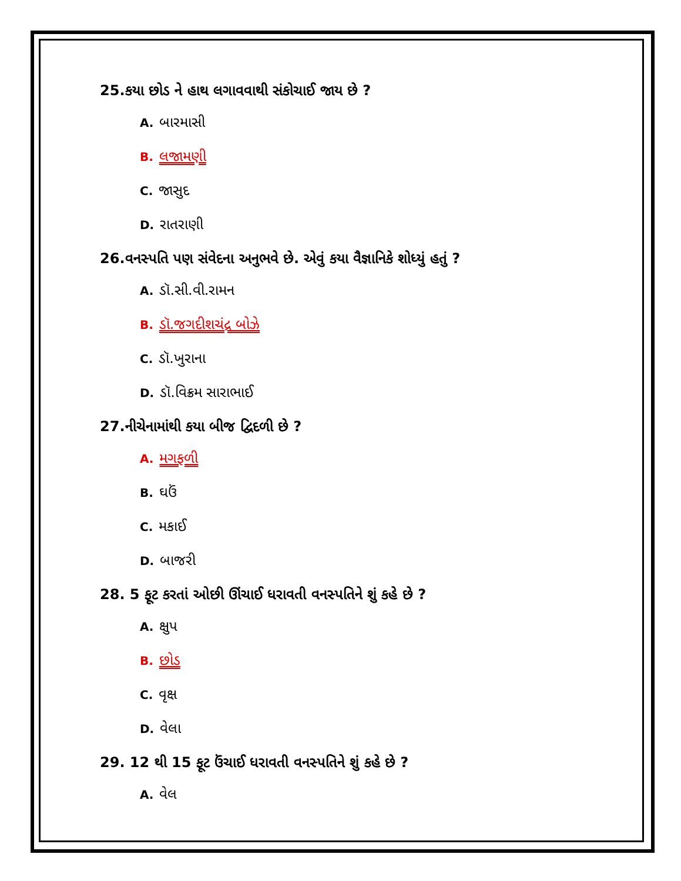25.કયા છોડ ને હાથ લગાવવાથી સંકોચાઈ જાય છે ?
A. બારમાસી
B. લજામણી
C. જાસુદ
D. રાતરાણી
26.વનસ્પતિ પણ સંવેદના અનુભવે છે. એવું કયા વૈજ્ઞાનિકે શોધ્યું હતું ?
A. ડૉ.સી.વી.રામન
B. ડૉ.જગદીશચંદ્ર બોઝે
C. ડૉ.ખુરાના
D. ડૉ.વિક્રમ સારાભાઈ
27.નીચેનામાંથી કયા બીજ દ્વિદળી છે ?
A. મગફળી
B. ઘઉં
C. મકાઈ
D. બાજરી
28. 5 ફૂટ કરતાં ઓછી ઊંચાઈ ધરાવતી વનસ્પતિને શું કહે છે ?
A. ક્ષુપ
B. છોડ
C. વૃક્ષ
D. વેલા
29. 12 થી 15 ફૂટ ઉંચાઈ ધરાવતી વનસ્પતિને શું કહે છે ?
A. વેલ